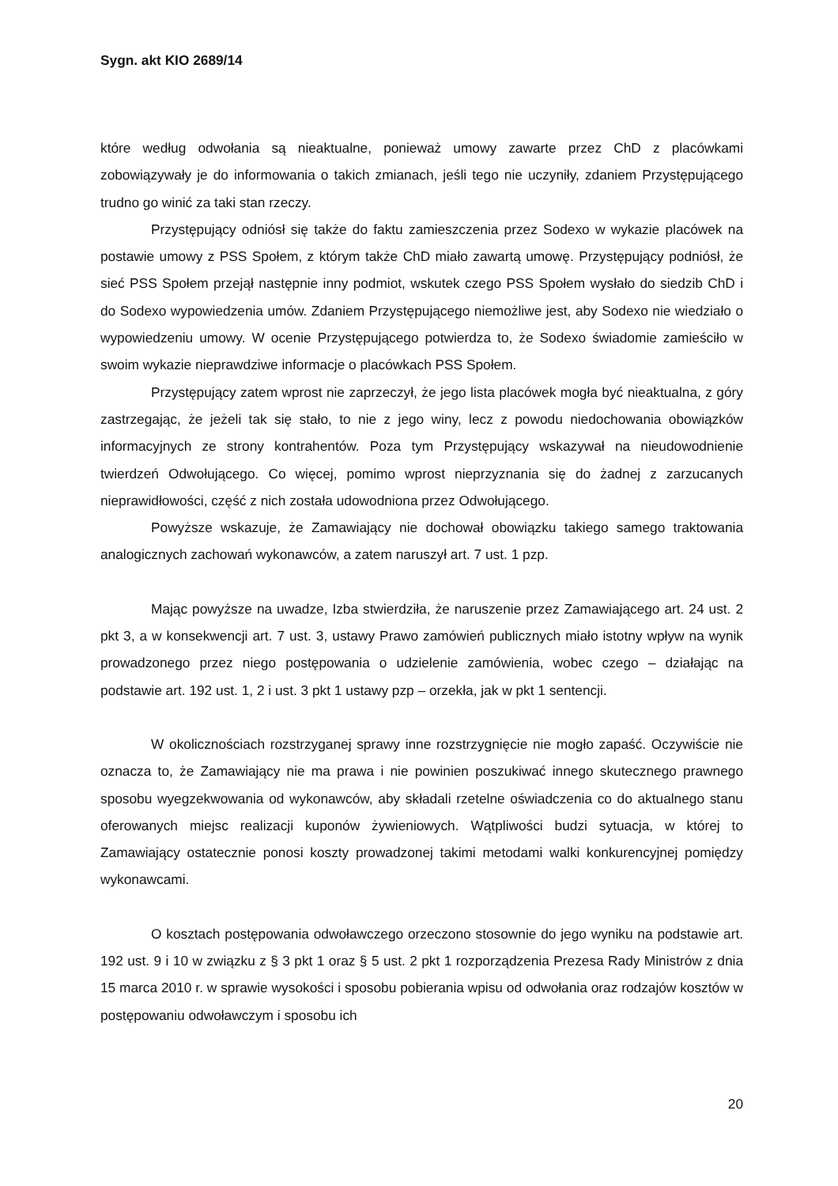Sygn. akt KIO 2689/14
które według odwołania są nieaktualne, ponieważ umowy zawarte przez ChD z placówkami zobowiązywały je do informowania o takich zmianach, jeśli tego nie uczyniły, zdaniem Przystępującego trudno go winić za taki stan rzeczy.
Przystępujący odniósł się także do faktu zamieszczenia przez Sodexo w wykazie placówek na postawie umowy z PSS Społem, z którym także ChD miało zawartą umowę. Przystępujący podniósł, że sieć PSS Społem przejął następnie inny podmiot, wskutek czego PSS Społem wysłało do siedzib ChD i do Sodexo wypowiedzenia umów. Zdaniem Przystępującego niemożliwe jest, aby Sodexo nie wiedziało o wypowiedzeniu umowy. W ocenie Przystępującego potwierdza to, że Sodexo świadomie zamieściło w swoim wykazie nieprawdziwe informacje o placówkach PSS Społem.
Przystępujący zatem wprost nie zaprzeczył, że jego lista placówek mogła być nieaktualna, z góry zastrzegając, że jeżeli tak się stało, to nie z jego winy, lecz z powodu niedochowania obowiązków informacyjnych ze strony kontrahentów. Poza tym Przystępujący wskazywał na nieudowodnienie twierdzeń Odwołującego. Co więcej, pomimo wprost nieprzyznania się do żadnej z zarzucanych nieprawidłowości, część z nich została udowodniona przez Odwołującego.
Powyższe wskazuje, że Zamawiający nie dochował obowiązku takiego samego traktowania analogicznych zachowań wykonawców, a zatem naruszył art. 7 ust. 1 pzp.
Mając powyższe na uwadze, Izba stwierdziła, że naruszenie przez Zamawiającego art. 24 ust. 2 pkt 3, a w konsekwencji art. 7 ust. 3, ustawy Prawo zamówień publicznych miało istotny wpływ na wynik prowadzonego przez niego postępowania o udzielenie zamówienia, wobec czego – działając na podstawie art. 192 ust. 1, 2 i ust. 3 pkt 1 ustawy pzp – orzekła, jak w pkt 1 sentencji.
W okolicznościach rozstrzyganej sprawy inne rozstrzygnięcie nie mogło zapaść. Oczywiście nie oznacza to, że Zamawiający nie ma prawa i nie powinien poszukiwać innego skutecznego prawnego sposobu wyegzekwowania od wykonawców, aby składali rzetelne oświadczenia co do aktualnego stanu oferowanych miejsc realizacji kuponów żywieniowych. Wątpliwości budzi sytuacja, w której to Zamawiający ostatecznie ponosi koszty prowadzonej takimi metodami walki konkurencyjnej pomiędzy wykonawcami.
O kosztach postępowania odwoławczego orzeczono stosownie do jego wyniku na podstawie art. 192 ust. 9 i 10 w związku z § 3 pkt 1 oraz § 5 ust. 2 pkt 1 rozporządzenia Prezesa Rady Ministrów z dnia 15 marca 2010 r. w sprawie wysokości i sposobu pobierania wpisu od odwołania oraz rodzajów kosztów w postępowaniu odwoławczym i sposobu ich
20